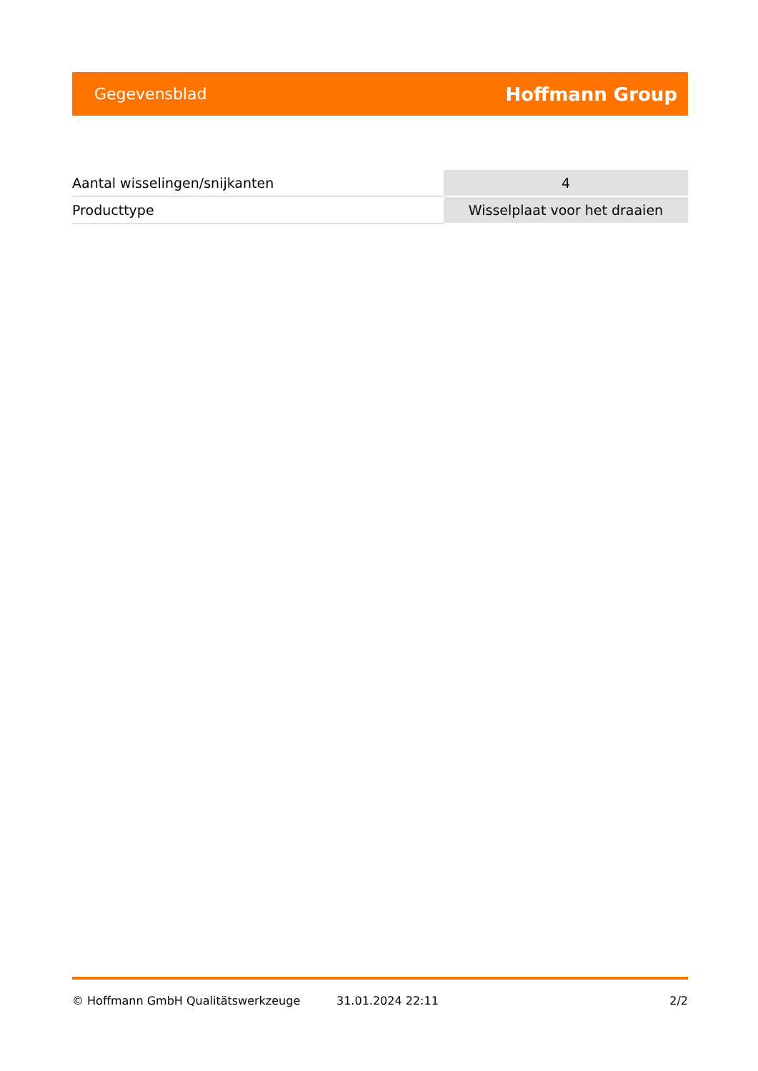Gegevensblad Hoffmann Group
| Aantal wisselingen/snijkanten | 4 |
| Producttype | Wisselplaat voor het draaien |
© Hoffmann GmbH Qualitätswerkzeuge 31.01.2024 22:11 2/2